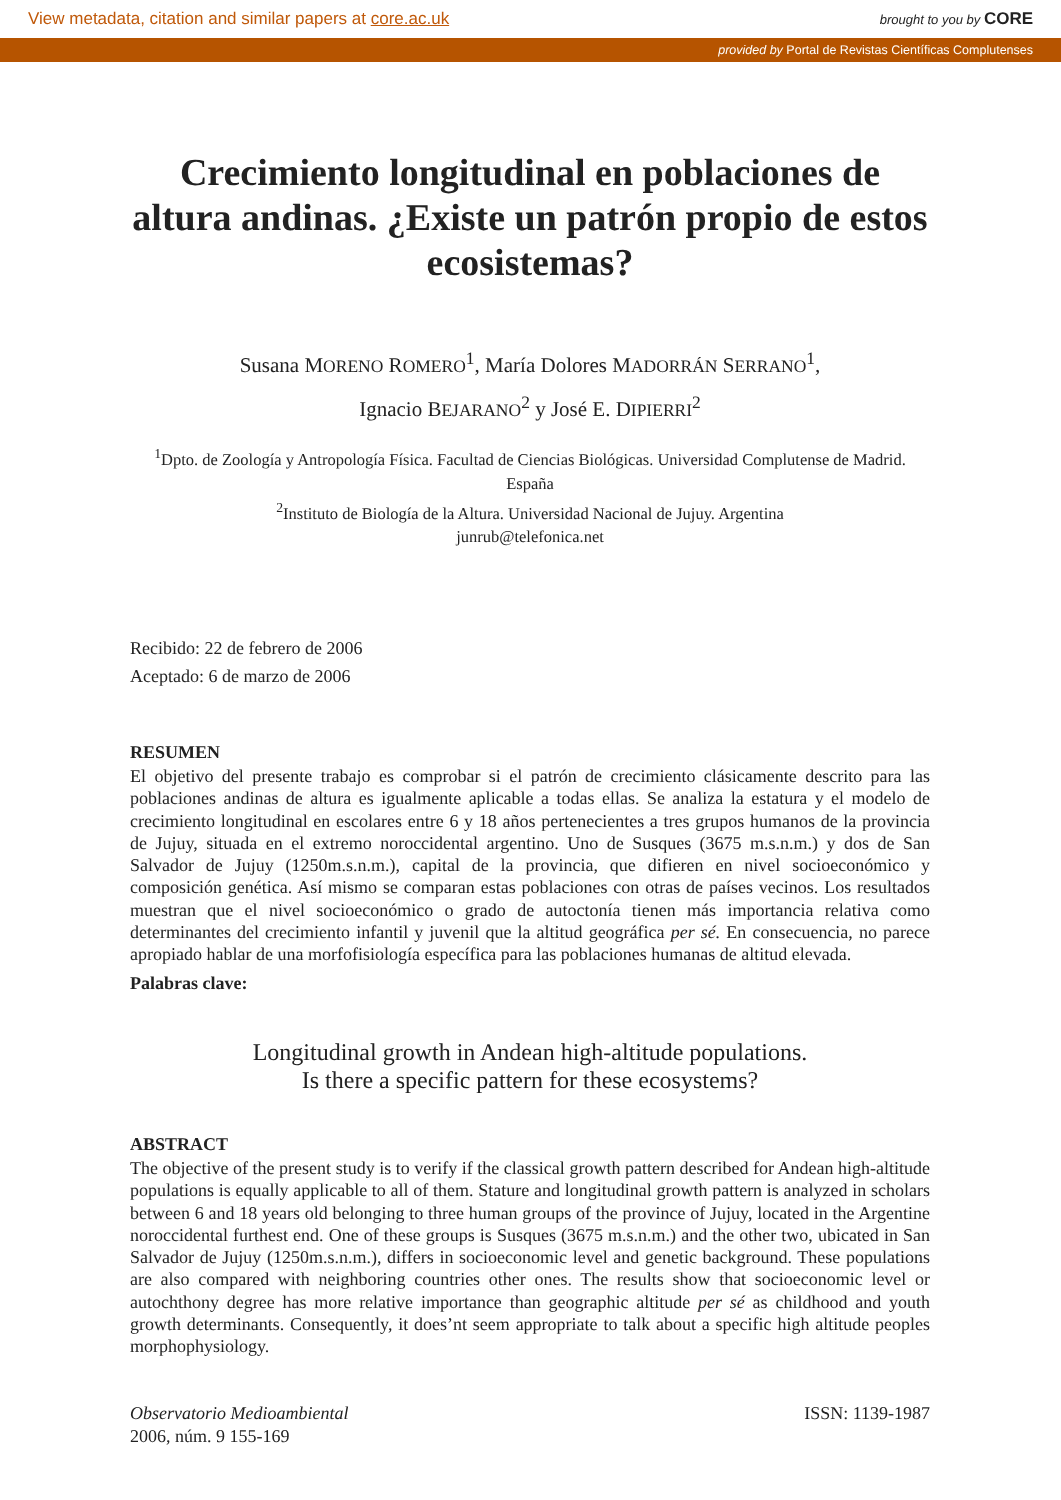View metadata, citation and similar papers at core.ac.uk brought to you by CORE
provided by Portal de Revistas Científicas Complutenses
Crecimiento longitudinal en poblaciones de altura andinas. ¿Existe un patrón propio de estos ecosistemas?
Susana MORENO ROMERO<sup>1</sup>, María Dolores MADORRÁN SERRANO<sup>1</sup>,
Ignacio BEJARANO<sup>2</sup> y José E. DIPIERRI<sup>2</sup>
<sup>1</sup> Dpto. de Zoología y Antropología Física. Facultad de Ciencias Biológicas. Universidad Complutense de Madrid. España
<sup>2</sup> Instituto de Biología de la Altura. Universidad Nacional de Jujuy. Argentina
junrub@telefonica.net
Recibido: 22 de febrero de 2006
Aceptado: 6 de marzo de 2006
RESUMEN
El objetivo del presente trabajo es comprobar si el patrón de crecimiento clásicamente descrito para las poblaciones andinas de altura es igualmente aplicable a todas ellas. Se analiza la estatura y el modelo de crecimiento longitudinal en escolares entre 6 y 18 años pertenecientes a tres grupos humanos de la provincia de Jujuy, situada en el extremo noroccidental argentino. Uno de Susques (3675 m.s.n.m.) y dos de San Salvador de Jujuy (1250m.s.n.m.), capital de la provincia, que difieren en nivel socioeconómico y composición genética. Así mismo se comparan estas poblaciones con otras de países vecinos. Los resultados muestran que el nivel socioeconómico o grado de autoctonía tienen más importancia relativa como determinantes del crecimiento infantil y juvenil que la altitud geográfica per sé. En consecuencia, no parece apropiado hablar de una morfofisiología específica para las poblaciones humanas de altitud elevada.
Palabras clave:
Longitudinal growth in Andean high-altitude populations.
Is there a specific pattern for these ecosystems?
ABSTRACT
The objective of the present study is to verify if the classical growth pattern described for Andean high-altitude populations is equally applicable to all of them. Stature and longitudinal growth pattern is analyzed in scholars between 6 and 18 years old belonging to three human groups of the province of Jujuy, located in the Argentine noroccidental furthest end. One of these groups is Susques (3675 m.s.n.m.) and the other two, ubicated in San Salvador de Jujuy (1250m.s.n.m.), differs in socioeconomic level and genetic background. These populations are also compared with neighboring countries other ones. The results show that socioeconomic level or autochthony degree has more relative importance than geographic altitude per sé as childhood and youth growth determinants. Consequently, it does’nt seem appropriate to talk about a specific high altitude peoples morphophysiology.
Observatorio Medioambiental
2006, núm. 9 155-169
ISSN: 1139-1987